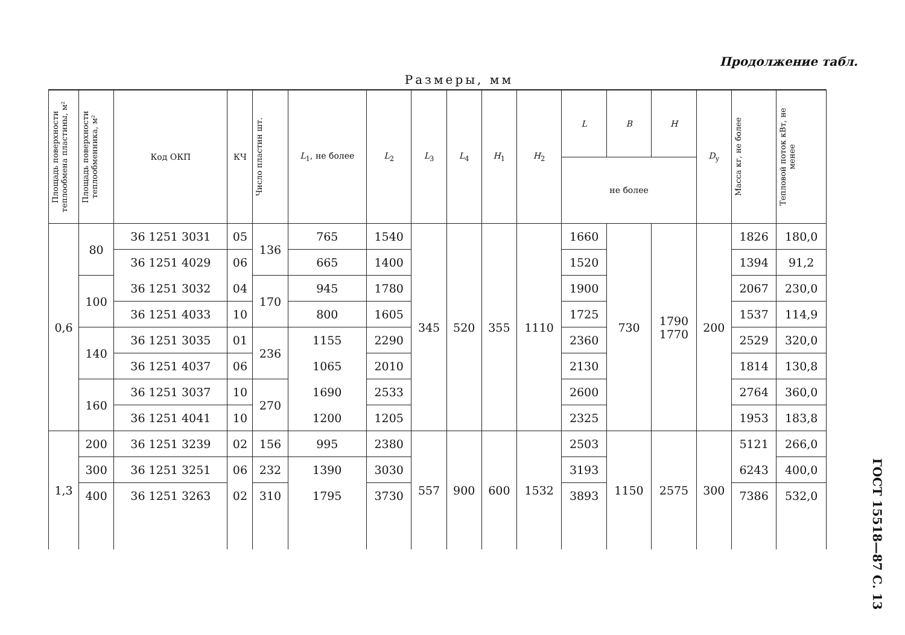Продолжение табл.
Размеры, мм
| Площадь поверхности теплообмена пластины, м² | Площадь поверхности теплообменника, м² | Код ОКП | КЧ | Число пластин шт. | L<sub>1</sub>, не более | L<sub>2</sub> | L<sub>3</sub> | L<sub>4</sub> | H<sub>1</sub> | H<sub>2</sub> | L | B | H | D<sub>у</sub> | Масса кг, не более | Тепловой поток кВт, не менее |
| --- | --- | --- | --- | --- | --- | --- | --- | --- | --- | --- | --- | --- | --- | --- | --- | --- |
| | | | | | | | | | | | не более | | | | | |
| 0,6 | 80 | 36 1251 3031 | 05 | 136 | 765 | 1540 | 345 | 520 | 355 | 1110 | 1660 | 730 | 1790 1770 | 200 | 1826 | 180,0 |
| | | 36 1251 4029 | 06 | | 665 | 1400 | | | | | 1520 | | | | 1394 | 91,2 |
| | 100 | 36 1251 3032 | 04 | 170 | 945 | 1780 | | | | | 1900 | | | | 2067 | 230,0 |
| | | 36 1251 4033 | 10 | | 800 | 1605 | | | | | 1725 | | | | 1537 | 114,9 |
| | 140 | 36 1251 3035 | 01 | 236 | 1155 | 2290 | | | | | 2360 | | | | 2529 | 320,0 |
| | | 36 1251 4037 | 06 | | 1065 | 2010 | | | | | 2130 | | | | 1814 | 130,8 |
| | 160 | 36 1251 3037 | 10 | 270 | 1690 | 2533 | | | | | 2600 | | | | 2764 | 360,0 |
| | | 36 1251 4041 | 10 | | 1200 | 1205 | | | | | 2325 | | | | 1953 | 183,8 |
| 1,3 | 200 | 36 1251 3239 | 02 | 156 | 995 | 2380 | 557 | 900 | 600 | 1532 | 2503 | 1150 | 2575 | 300 | 5121 | 266,0 |
| | 300 | 36 1251 3251 | 06 | 232 | 1390 | 3030 | | | | | 3193 | | | | 6243 | 400,0 |
| | 400 | 36 1251 3263 | 02 | 310 | 1795 | 3730 | | | | | 3893 | | | | 7386 | 532,0 |
ГОСТ 15518—87 С. 13